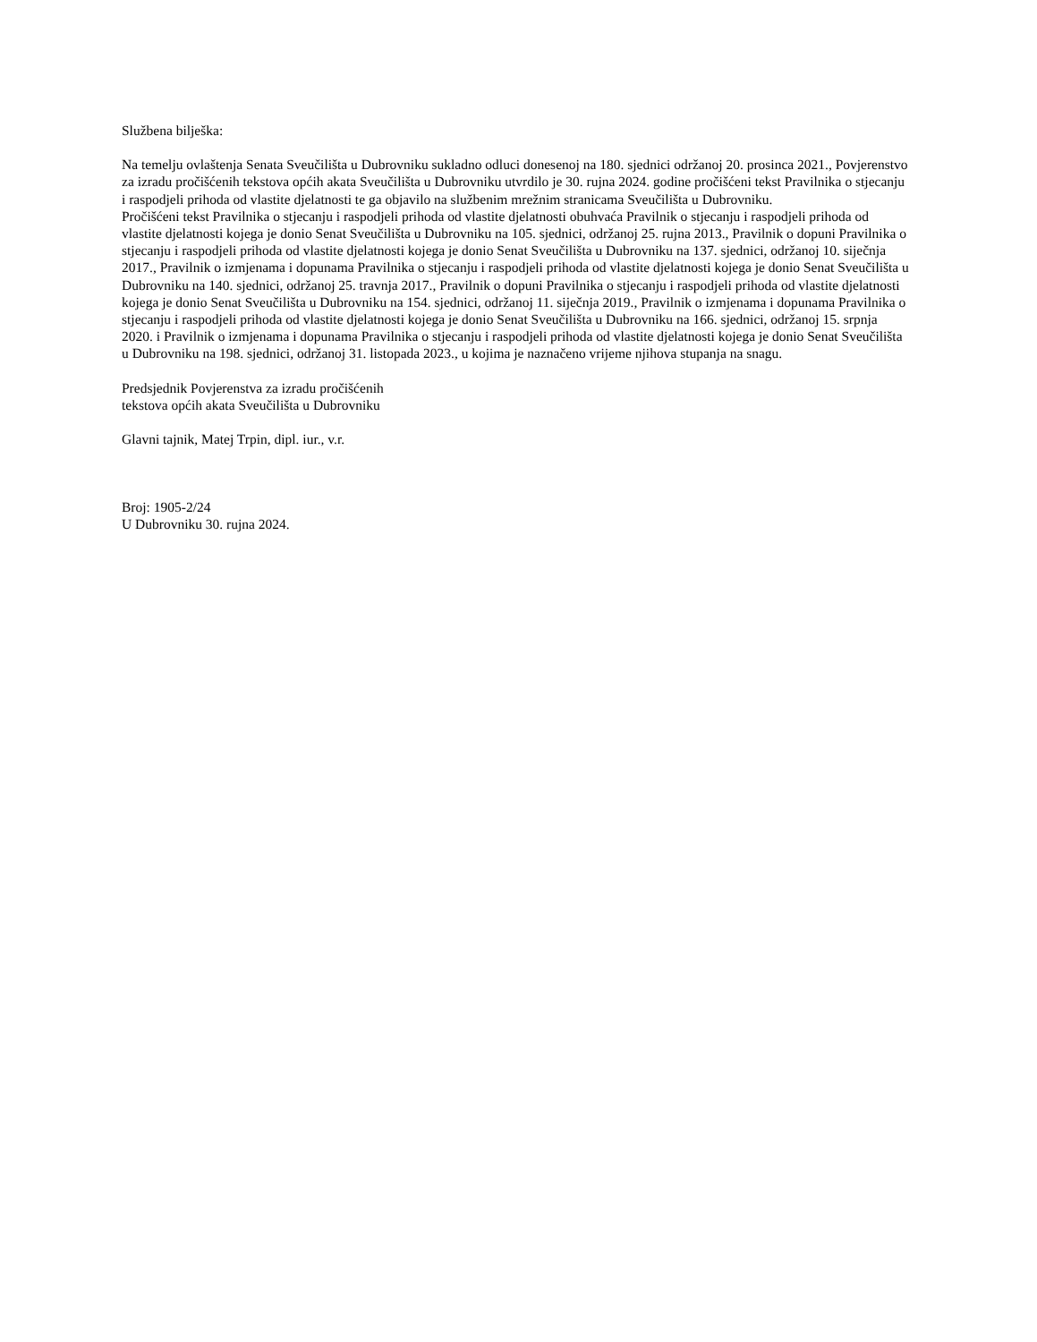Službena bilješka:
Na temelju ovlaštenja Senata Sveučilišta u Dubrovniku sukladno odluci donesenoj na 180. sjednici održanoj 20. prosinca 2021., Povjerenstvo za izradu pročišćenih tekstova općih akata Sveučilišta u Dubrovniku utvrdilo je 30. rujna 2024. godine pročišćeni tekst Pravilnika o stjecanju i raspodjeli prihoda od vlastite djelatnosti te ga objavilo na službenim mrežnim stranicama Sveučilišta u Dubrovniku.
Pročišćeni tekst Pravilnika o stjecanju i raspodjeli prihoda od vlastite djelatnosti obuhvaća Pravilnik o stjecanju i raspodjeli prihoda od vlastite djelatnosti kojega je donio Senat Sveučilišta u Dubrovniku na 105. sjednici, održanoj 25. rujna 2013., Pravilnik o dopuni Pravilnika o stjecanju i raspodjeli prihoda od vlastite djelatnosti kojega je donio Senat Sveučilišta u Dubrovniku na 137. sjednici, održanoj 10. siječnja 2017., Pravilnik o izmjenama i dopunama Pravilnika o stjecanju i raspodjeli prihoda od vlastite djelatnosti kojega je donio Senat Sveučilišta u Dubrovniku na 140. sjednici, održanoj 25. travnja 2017., Pravilnik o dopuni Pravilnika o stjecanju i raspodjeli prihoda od vlastite djelatnosti kojega je donio Senat Sveučilišta u Dubrovniku na 154. sjednici, održanoj 11. siječnja 2019., Pravilnik o izmjenama i dopunama Pravilnika o stjecanju i raspodjeli prihoda od vlastite djelatnosti kojega je donio Senat Sveučilišta u Dubrovniku na 166. sjednici, održanoj 15. srpnja 2020. i Pravilnik o izmjenama i dopunama Pravilnika o stjecanju i raspodjeli prihoda od vlastite djelatnosti kojega je donio Senat Sveučilišta u Dubrovniku na 198. sjednici, održanoj 31. listopada 2023., u kojima je naznačeno vrijeme njihova stupanja na snagu.
Predsjednik Povjerenstva za izradu pročišćenih
tekstova općih akata Sveučilišta u Dubrovniku
Glavni tajnik, Matej Trpin, dipl. iur., v.r.
Broj: 1905-2/24
U Dubrovniku 30. rujna 2024.